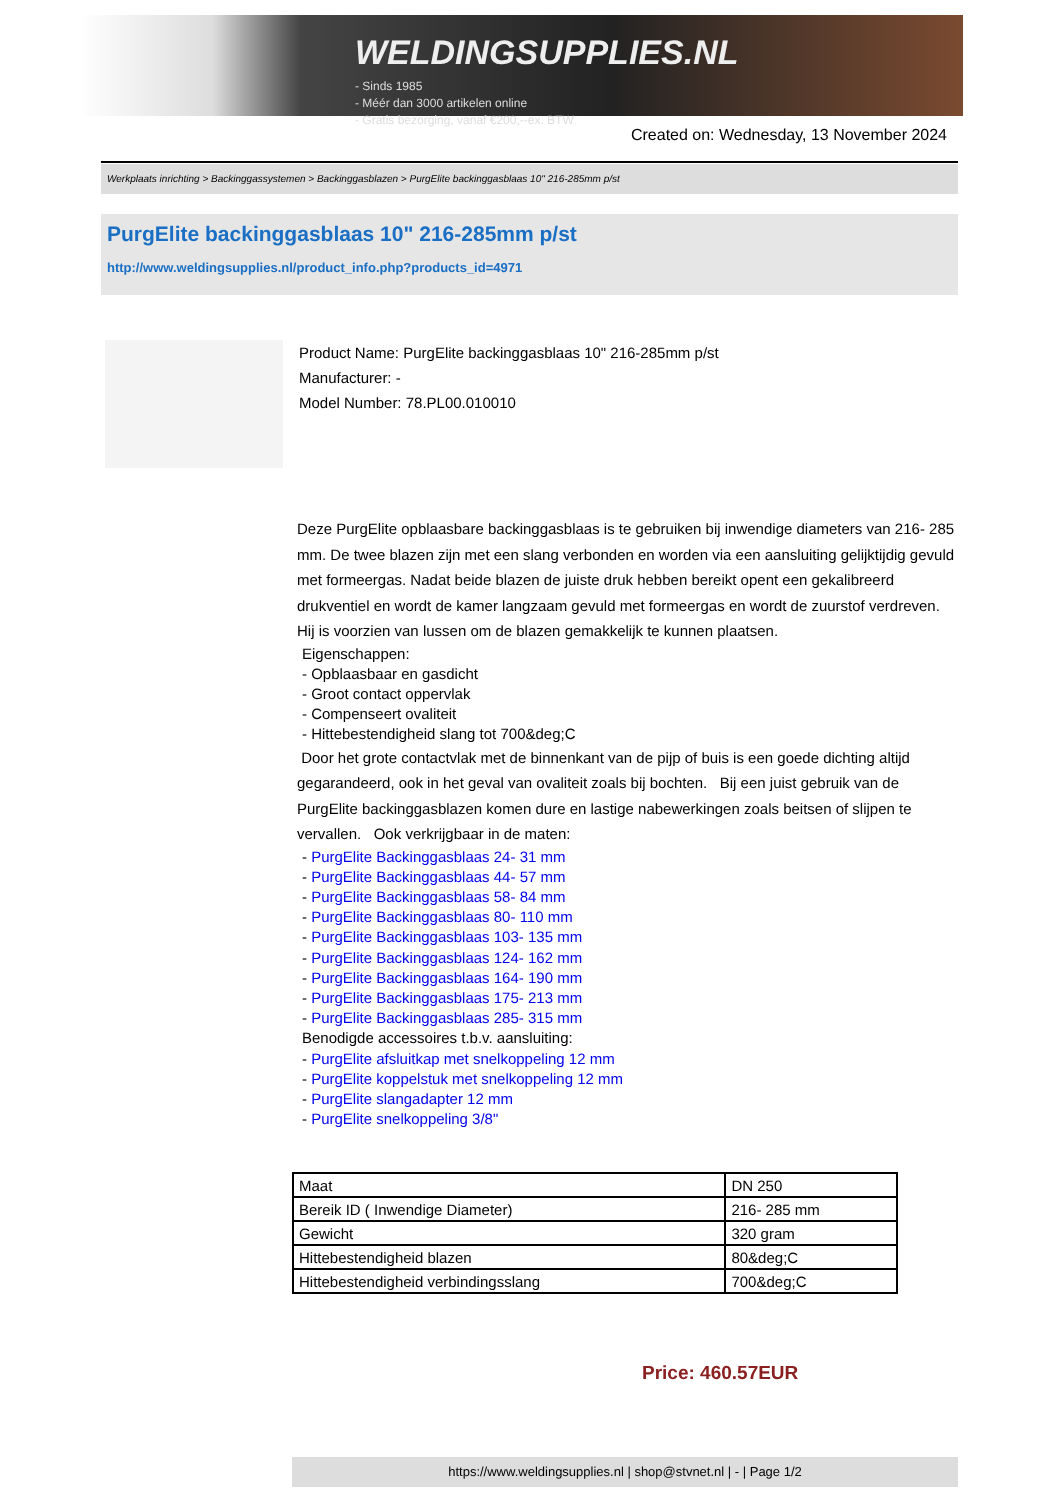WELDINGSUPPLIES.NL
- Sinds 1985
- Méér dan 3000 artikelen online
- Gratis bezorging, vanaf €200,--ex. BTW
Created on: Wednesday, 13 November 2024
Werkplaats inrichting > Backinggassystemen > Backinggasblazen > PurgElite backinggasblaas 10" 216-285mm p/st
PurgElite backinggasblaas 10" 216-285mm p/st
http://www.weldingsupplies.nl/product_info.php?products_id=4971
Product Name: PurgElite backinggasblaas 10" 216-285mm p/st
Manufacturer: -
Model Number: 78.PL00.010010
Deze PurgElite opblaasbare backinggasblaas is te gebruiken bij inwendige diameters van 216- 285 mm. De twee blazen zijn met een slang verbonden en worden via een aansluiting gelijktijdig gevuld met formeergas. Nadat beide blazen de juiste druk hebben bereikt opent een gekalibreerd drukventiel en wordt de kamer langzaam gevuld met formeergas en wordt de zuurstof verdreven. Hij is voorzien van lussen om de blazen gemakkelijk te kunnen plaatsen.
Eigenschappen:
- Opblaasbaar en gasdicht
- Groot contact oppervlak
- Compenseert ovaliteit
- Hittebestendigheid slang tot 700&deg;C
Door het grote contactvlak met de binnenkant van de pijp of buis is een goede dichting altijd gegarandeerd, ook in het geval van ovaliteit zoals bij bochten. Bij een juist gebruik van de PurgElite backinggasblazen komen dure en lastige nabewerkingen zoals beitsen of slijpen te vervallen. Ook verkrijgbaar in de maten:
- PurgElite Backinggasblaas 24- 31 mm
- PurgElite Backinggasblaas 44- 57 mm
- PurgElite Backinggasblaas 58- 84 mm
- PurgElite Backinggasblaas 80- 110 mm
- PurgElite Backinggasblaas 103- 135 mm
- PurgElite Backinggasblaas 124- 162 mm
- PurgElite Backinggasblaas 164- 190 mm
- PurgElite Backinggasblaas 175- 213 mm
- PurgElite Backinggasblaas 285- 315 mm
Benodigde accessoires t.b.v. aansluiting:
- PurgElite afsluitkap met snelkoppeling 12 mm
- PurgElite koppelstuk met snelkoppeling 12 mm
- PurgElite slangadapter 12 mm
- PurgElite snelkoppeling 3/8"
| Maat | DN 250 |
| Bereik ID ( Inwendige Diameter) | 216- 285 mm |
| Gewicht | 320 gram |
| Hittebestendigheid blazen | 80&deg;C |
| Hittebestendigheid verbindingsslang | 700&deg;C |
Price: 460.57EUR
https://www.weldingsupplies.nl | shop@stvnet.nl | - | Page 1/2